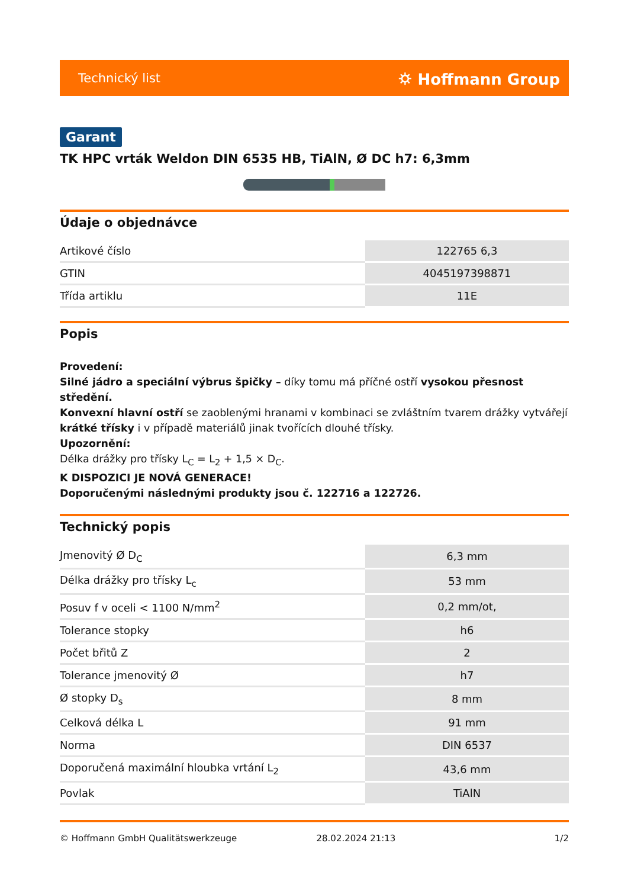Technický list ⛭ Hoffmann Group
Garant
TK HPC vrták Weldon DIN 6535 HB, TiAlN, Ø DC h7: 6,3mm
Údaje o objednávce
| Artikové číslo | 122765 6,3 |
| GTIN | 4045197398871 |
| Třída artiklu | 11E |
Popis
Provedení:
Silné jádro a speciální výbrus špičky – díky tomu má příčné ostří vysokou přesnost středění.
Konvexní hlavní ostří se zaoblenými hranami v kombinaci se zvláštním tvarem drážky vytvářejí krátké třísky i v případě materiálů jinak tvořících dlouhé třísky.
Upozornění:
Délka drážky pro třísky L<sub>C</sub> = L<sub>2</sub> + 1,5 × D<sub>C</sub>.
K DISPOZICI JE NOVÁ GENERACE!
Doporučenými následnými produkty jsou č. 122716 a 122726.
Technický popis
| Jmenovitý Ø D<sub>C</sub> | 6,3 mm |
| Délka drážky pro třísky L<sub>c</sub> | 53 mm |
| Posuv f v oceli < 1100 N/mm<sup>2</sup> | 0,2 mm/ot, |
| Tolerance stopky | h6 |
| Počet břitů Z | 2 |
| Tolerance jmenovitý Ø | h7 |
| Ø stopky D<sub>s</sub> | 8 mm |
| Celková délka L | 91 mm |
| Norma | DIN 6537 |
| Doporučená maximální hloubka vrtání L<sub>2</sub> | 43,6 mm |
| Povlak | TiAlN |
© Hoffmann GmbH Qualitätswerkzeuge 28.02.2024 21:13 1/2